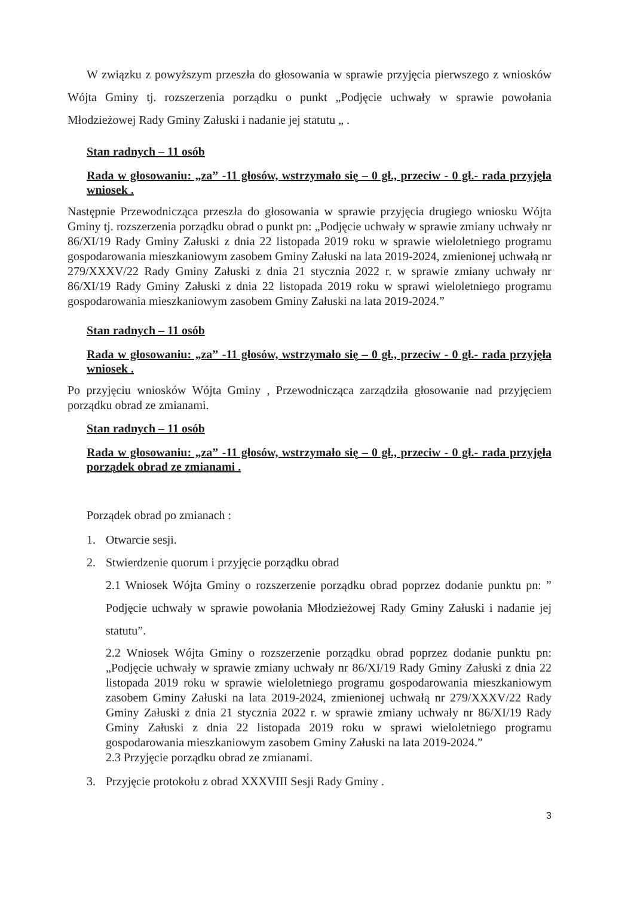W związku z powyższym przeszła do głosowania w sprawie przyjęcia pierwszego z wniosków Wójta Gminy tj. rozszerzenia porządku o punkt „Podjęcie uchwały w sprawie powołania Młodzieżowej Rady Gminy Załuski i nadanie jej statutu „ .
Stan radnych – 11 osób
Rada w głosowaniu: „za” -11 głosów, wstrzymało się – 0 gł., przeciw - 0 gł.- rada przyjęła wniosek .
Następnie Przewodnicząca przeszła do głosowania w sprawie przyjęcia drugiego wniosku Wójta Gminy tj. rozszerzenia porządku obrad o punkt pn: „Podjęcie uchwały w sprawie zmiany uchwały nr 86/XI/19 Rady Gminy Załuski z dnia 22 listopada 2019 roku w sprawie wieloletniego programu gospodarowania mieszkaniowym zasobem Gminy Załuski na lata 2019-2024, zmienionej uchwałą nr 279/XXXV/22 Rady Gminy Załuski z dnia 21 stycznia 2022 r. w sprawie zmiany uchwały nr 86/XI/19 Rady Gminy Załuski z dnia 22 listopada 2019 roku w sprawi wieloletniego programu gospodarowania mieszkaniowym zasobem Gminy Załuski na lata 2019-2024.”
Stan radnych – 11 osób
Rada w głosowaniu: „za” -11 głosów, wstrzymało się – 0 gł., przeciw - 0 gł.- rada przyjęła wniosek .
Po przyjęciu wniosków Wójta Gminy , Przewodnicząca zarządziła głosowanie nad przyjęciem porządku obrad ze zmianami.
Stan radnych – 11 osób
Rada w głosowaniu: „za” -11 głosów, wstrzymało się – 0 gł., przeciw - 0 gł.- rada przyjęła porządek obrad ze zmianami .
Porządek obrad po zmianach :
1. Otwarcie sesji.
2. Stwierdzenie quorum i przyjęcie porządku obrad
2.1 Wniosek Wójta Gminy o rozszerzenie porządku obrad poprzez dodanie punktu pn: ” Podjęcie uchwały w sprawie powołania Młodzieżowej Rady Gminy Załuski i nadanie jej statutu”.
2.2 Wniosek Wójta Gminy o rozszerzenie porządku obrad poprzez dodanie punktu pn: „Podjęcie uchwały w sprawie zmiany uchwały nr 86/XI/19 Rady Gminy Załuski z dnia 22 listopada 2019 roku w sprawie wieloletniego programu gospodarowania mieszkaniowym zasobem Gminy Załuski na lata 2019-2024, zmienionej uchwałą nr 279/XXXV/22 Rady Gminy Załuski z dnia 21 stycznia 2022 r. w sprawie zmiany uchwały nr 86/XI/19 Rady Gminy Załuski z dnia 22 listopada 2019 roku w sprawi wieloletniego programu gospodarowania mieszkaniowym zasobem Gminy Załuski na lata 2019-2024.”
2.3 Przyjęcie porządku obrad ze zmianami.
3. Przyjęcie protokołu z obrad XXXVIII Sesji Rady Gminy .
3